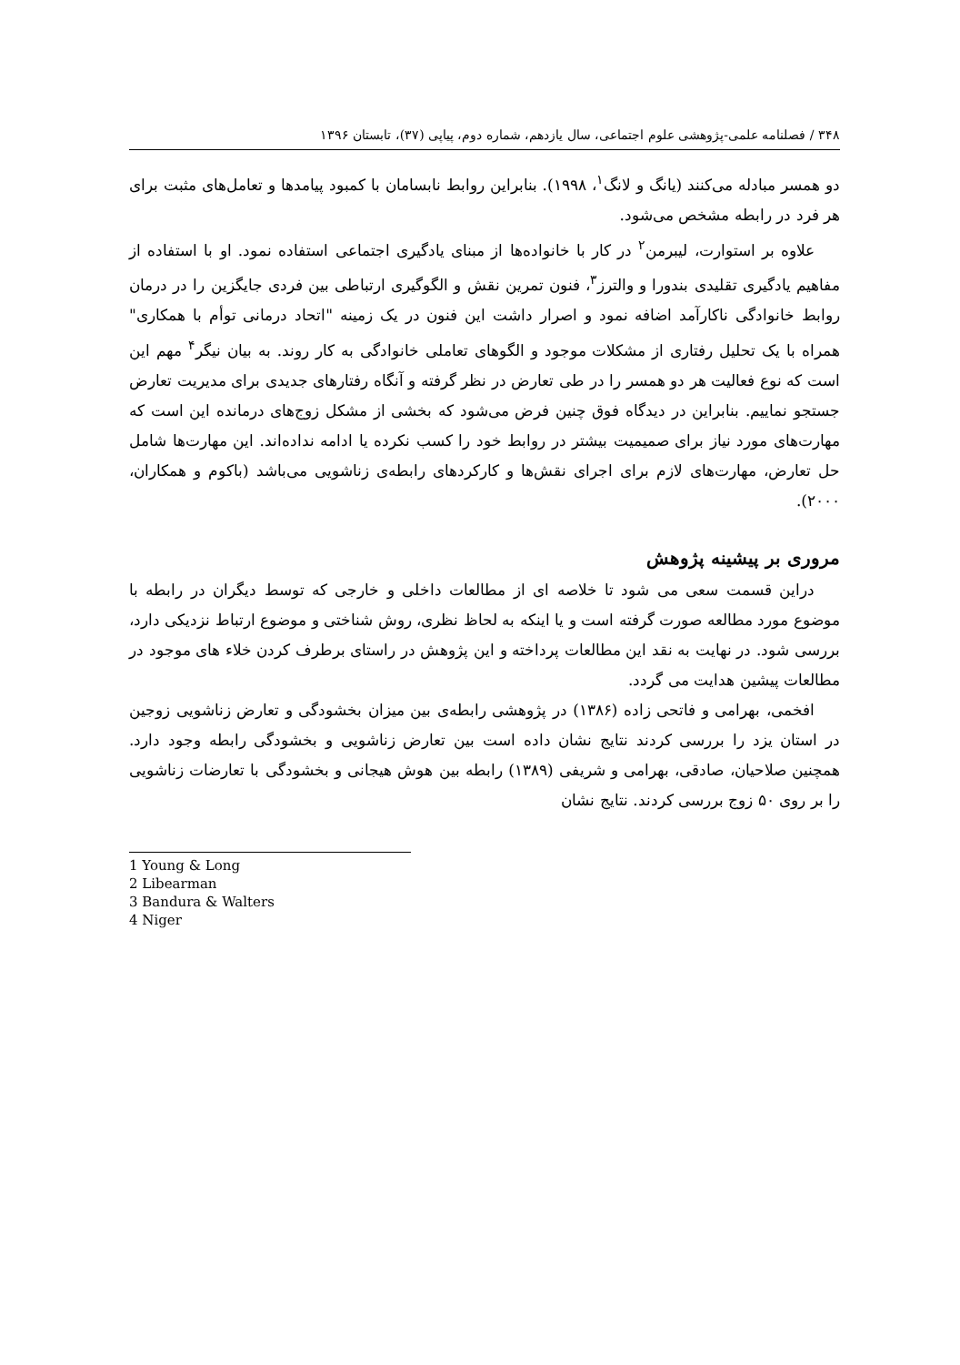۳۴۸ / فصلنامه علمی-پژوهشی علوم اجتماعی، سال یازدهم، شماره دوم، پیاپی (۳۷)، تابستان ۱۳۹۶
دو همسر مبادله می‌کنند (یانگ و لانگ<sup>۱</sup>، ۱۹۹۸). بنابراین روابط نابسامان با کمبود پیامدها و تعامل‌های مثبت برای هر فرد در رابطه مشخص می‌شود.
علاوه بر استوارت، لیبرمن<sup>۲</sup> در کار با خانواده‌ها از مبنای یادگیری اجتماعی استفاده نمود. او با استفاده از مفاهیم یادگیری تقلیدی بندورا و والترز<sup>۳</sup>، فنون تمرین نقش و الگوگیری ارتباطی بین فردی جایگزین را در درمان روابط خانوادگی ناکارآمد اضافه نمود و اصرار داشت این فنون در یک زمینه "اتحاد درمانی توأم با همکاری" همراه با یک تحلیل رفتاری از مشکلات موجود و الگوهای تعاملی خانوادگی به کار روند. به بیان نیگر<sup>۴</sup> مهم این است که نوع فعالیت هر دو همسر را در طی تعارض در نظر گرفته و آنگاه رفتارهای جدیدی برای مدیریت تعارض جستجو نماییم. بنابراین در دیدگاه فوق چنین فرض می‌شود که بخشی از مشکل زوج‌های درمانده این است که مهارت‌های مورد نیاز برای صمیمیت بیشتر در روابط خود را کسب نکرده یا ادامه نداده‌اند. این مهارت‌ها شامل حل تعارض، مهارت‌های لازم برای اجرای نقش‌ها و کارکردهای رابطه‌ی زناشویی می‌باشد (باکوم و همکاران، ۲۰۰۰).
مروری بر پیشینه پژوهش
دراین قسمت سعی می شود تا خلاصه ای از مطالعات داخلی و خارجی که توسط دیگران در رابطه با موضوع مورد مطالعه صورت گرفته است و یا اینکه به لحاظ نظری، روش شناختی و موضوع ارتباط نزدیکی دارد، بررسی شود. در نهایت به نقد این مطالعات پرداخته و این پژوهش در راستای برطرف کردن خلاء های موجود در مطالعات پیشین هدایت می گردد.
افخمی، بهرامی و فاتحی زاده (۱۳۸۶) در پژوهشی رابطه‌ی بین میزان بخشودگی و تعارض زناشویی زوجین در استان یزد را بررسی کردند نتایج نشان داده است بین تعارض زناشویی و بخشودگی رابطه وجود دارد. همچنین صلاحیان، صادقی، بهرامی و شریفی (۱۳۸۹) رابطه بین هوش هیجانی و بخشودگی با تعارضات زناشویی را بر روی ۵۰ زوج بررسی کردند. نتایج نشان
1 Young & Long
2 Libearman
3 Bandura & Walters
4 Niger